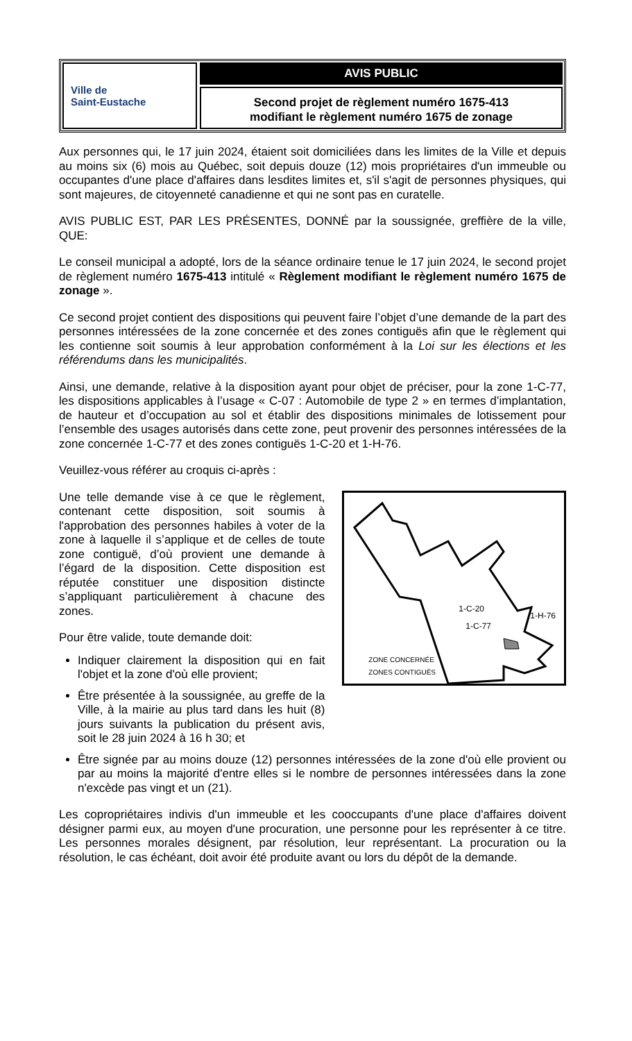Ville de
Saint-Eustache
AVIS PUBLIC
Second projet de règlement numéro 1675-413
modifiant le règlement numéro 1675 de zonage
Aux personnes qui, le 17 juin 2024, étaient soit domiciliées dans les limites de la Ville et depuis au moins six (6) mois au Québec, soit depuis douze (12) mois propriétaires d'un immeuble ou occupantes d'une place d'affaires dans lesdites limites et, s'il s'agit de personnes physiques, qui sont majeures, de citoyenneté canadienne et qui ne sont pas en curatelle.
AVIS PUBLIC EST, PAR LES PRÉSENTES, DONNÉ par la soussignée, greffière de la ville, QUE:
Le conseil municipal a adopté, lors de la séance ordinaire tenue le 17 juin 2024, le second projet de règlement numéro 1675-413 intitulé « Règlement modifiant le règlement numéro 1675 de zonage ».
Ce second projet contient des dispositions qui peuvent faire l’objet d’une demande de la part des personnes intéressées de la zone concernée et des zones contiguës afin que le règlement qui les contienne soit soumis à leur approbation conformément à la Loi sur les élections et les référendums dans les municipalités.
Ainsi, une demande, relative à la disposition ayant pour objet de préciser, pour la zone 1-C-77, les dispositions applicables à l’usage « C-07 : Automobile de type 2 » en termes d’implantation, de hauteur et d’occupation au sol et établir des dispositions minimales de lotissement pour l’ensemble des usages autorisés dans cette zone, peut provenir des personnes intéressées de la zone concernée 1-C-77 et des zones contiguës 1-C-20 et 1-H-76.
Veuillez-vous référer au croquis ci-après :
Une telle demande vise à ce que le règlement, contenant cette disposition, soit soumis à l'approbation des personnes habiles à voter de la zone à laquelle il s’applique et de celles de toute zone contiguë, d’où provient une demande à l’égard de la disposition. Cette disposition est réputée constituer une disposition distincte s’appliquant particulièrement à chacune des zones.
Pour être valide, toute demande doit:
Indiquer clairement la disposition qui en fait l'objet et la zone d'où elle provient;
Être présentée à la soussignée, au greffe de la Ville, à la mairie au plus tard dans les huit (8) jours suivants la publication du présent avis, soit le 28 juin 2024 à 16 h 30; et
1-C-20
1-C-77
1-H-76
ZONE CONCERNÉE
ZONES CONTIGUËS
Être signée par au moins douze (12) personnes intéressées de la zone d'où elle provient ou par au moins la majorité d'entre elles si le nombre de personnes intéressées dans la zone n'excède pas vingt et un (21).
Les copropriétaires indivis d'un immeuble et les cooccupants d'une place d'affaires doivent désigner parmi eux, au moyen d'une procuration, une personne pour les représenter à ce titre. Les personnes morales désignent, par résolution, leur représentant. La procuration ou la résolution, le cas échéant, doit avoir été produite avant ou lors du dépôt de la demande.